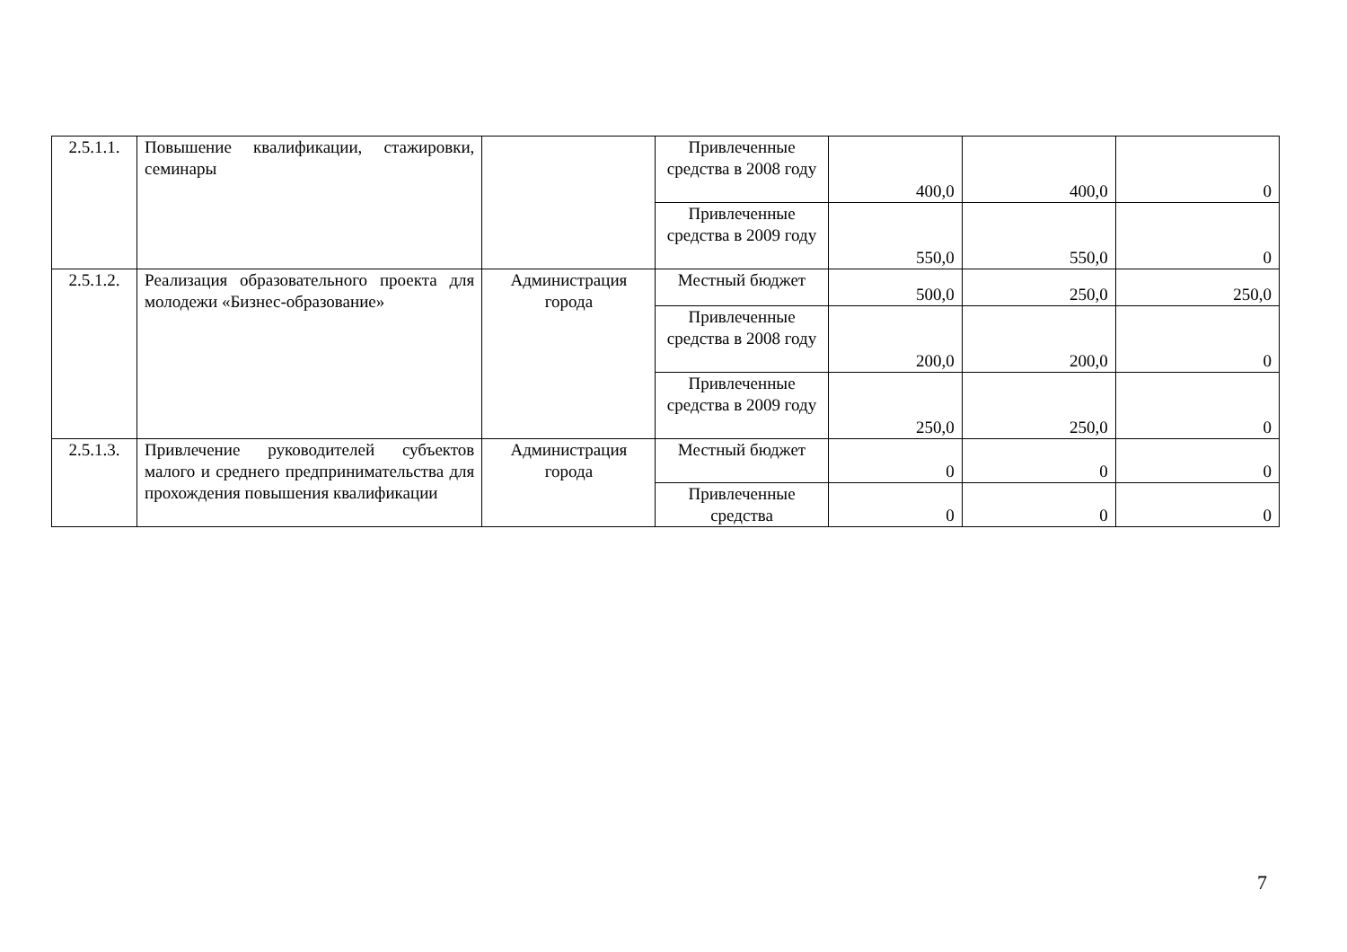| 2.5.1.1. | Повышение квалификации, стажировки, семинары | | Привлеченные средства в 2008 году | 400,0 | 400,0 | 0 |
| | | | Привлеченные средства в 2009 году | 550,0 | 550,0 | 0 |
| 2.5.1.2. | Реализация образовательного проекта для молодежи «Бизнес-образование» | Администрация города | Местный бюджет | 500,0 | 250,0 | 250,0 |
| | | | Привлеченные средства в 2008 году | 200,0 | 200,0 | 0 |
| | | | Привлеченные средства в 2009 году | 250,0 | 250,0 | 0 |
| 2.5.1.3. | Привлечение руководителей субъектов малого и среднего предпринимательства для прохождения повышения квалификации | Администрация города | Местный бюджет | 0 | 0 | 0 |
| | | | Привлеченные средства | 0 | 0 | 0 |
7